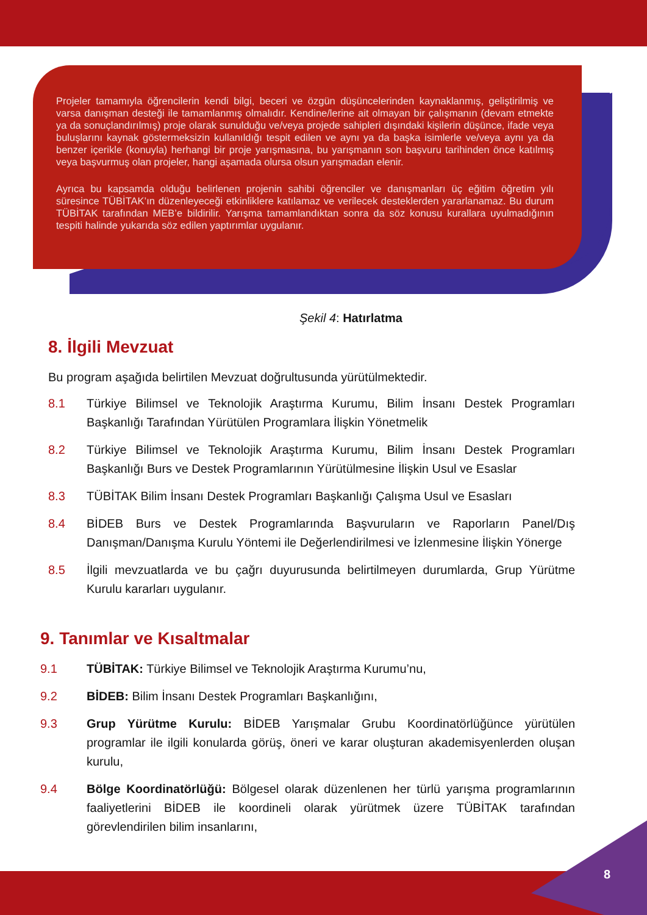Projeler tamamıyla öğrencilerin kendi bilgi, beceri ve özgün düşüncelerinden kaynaklanmış, geliştirilmiş ve varsa danışman desteği ile tamamlanmış olmalıdır. Kendine/lerine ait olmayan bir çalışmanın (devam etmekte ya da sonuçlandırılmış) proje olarak sunulduğu ve/veya projede sahipleri dışındaki kişilerin düşünce, ifade veya buluşlarını kaynak göstermeksizin kullanıldığı tespit edilen ve aynı ya da başka isimlerle ve/veya aynı ya da benzer içerikle (konuyla) herhangi bir proje yarışmasına, bu yarışmanın son başvuru tarihinden önce katılmış veya başvurmuş olan projeler, hangi aşamada olursa olsun yarışmadan elenir.
Ayrıca bu kapsamda olduğu belirlenen projenin sahibi öğrenciler ve danışmanları üç eğitim öğretim yılı süresince TÜBİTAK’ın düzenleyeceği etkinliklere katılamaz ve verilecek desteklerden yararlanamaz. Bu durum TÜBİTAK tarafından MEB’e bildirilir. Yarışma tamamlandıktan sonra da söz konusu kurallara uyulmadığının tespiti halinde yukarıda söz edilen yaptırımlar uygulanır.
Şekil 4: Hatırlatma
8. İlgili Mevzuat
Bu program aşağıda belirtilen Mevzuat doğrultusunda yürütülmektedir.
8.1 Türkiye Bilimsel ve Teknolojik Araştırma Kurumu, Bilim İnsanı Destek Programları Başkanlığı Tarafından Yürütülen Programlara İlişkin Yönetmelik
8.2 Türkiye Bilimsel ve Teknolojik Araştırma Kurumu, Bilim İnsanı Destek Programları Başkanlığı Burs ve Destek Programlarının Yürütülmesine İlişkin Usul ve Esaslar
8.3 TÜBİTAK Bilim İnsanı Destek Programları Başkanlığı Çalışma Usul ve Esasları
8.4 BİDEB Burs ve Destek Programlarında Başvuruların ve Raporların Panel/Dış Danışman/Danışma Kurulu Yöntemi ile Değerlendirilmesi ve İzlenmesine İlişkin Yönerge
8.5 İlgili mevzuatlarda ve bu çağrı duyurusunda belirtilmeyen durumlarda, Grup Yürütme Kurulu kararları uygulanır.
9. Tanımlar ve Kısaltmalar
9.1 TÜBİTAK: Türkiye Bilimsel ve Teknolojik Araştırma Kurumu’nu,
9.2 BİDEB: Bilim İnsanı Destek Programları Başkanlığını,
9.3 Grup Yürütme Kurulu: BİDEB Yarışmalar Grubu Koordinatörlüğünce yürütülen programlar ile ilgili konularda görüş, öneri ve karar oluşturan akademisyenlerden oluşan kurulu,
9.4 Bölge Koordinatörlüğü: Bölgesel olarak düzenlenen her türlü yarışma programlarının faaliyetlerini BİDEB ile koordineli olarak yürütmek üzere TÜBİTAK tarafından görevlendirilen bilim insanlarını,
8